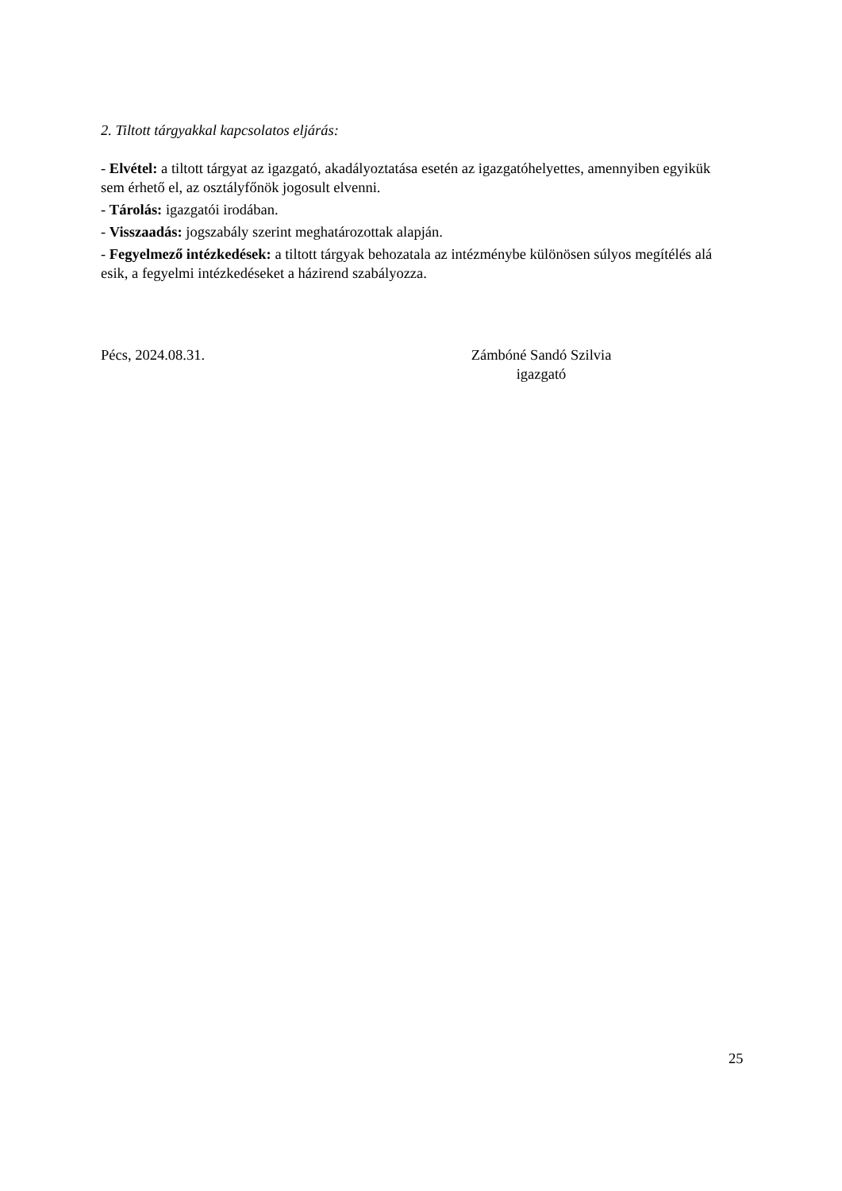2. Tiltott tárgyakkal kapcsolatos eljárás:
- Elvétel: a tiltott tárgyat az igazgató, akadályoztatása esetén az igazgatóhelyettes, amennyiben egyikük sem érhető el, az osztályfőnök jogosult elvenni.
- Tárolás: igazgatói irodában.
- Visszaadás: jogszabály szerint meghatározottak alapján.
- Fegyelmező intézkedések: a tiltott tárgyak behozatala az intézménybe különösen súlyos megítélés alá esik, a fegyelmi intézkedéseket a házirend szabályozza.
Pécs, 2024.08.31. Zámbóné Sandó Szilvia
igazgató
25